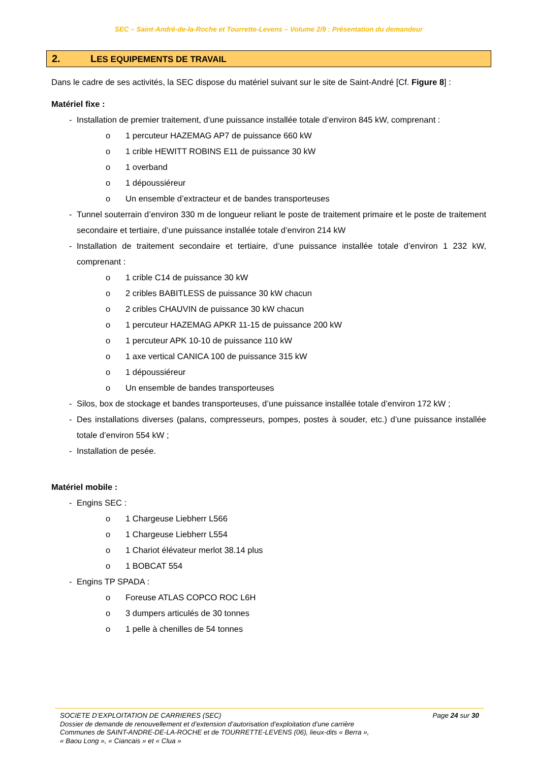SEC – Saint-André-de-la-Roche et Tourrette-Levens – Volume 2/9 : Présentation du demandeur
2. LES EQUIPEMENTS DE TRAVAIL
Dans le cadre de ses activités, la SEC dispose du matériel suivant sur le site de Saint-André [Cf. Figure 8] :
Matériel fixe :
- Installation de premier traitement, d’une puissance installée totale d’environ 845 kW, comprenant :
o 1 percuteur HAZEMAG AP7 de puissance 660 kW
o 1 crible HEWITT ROBINS E11 de puissance 30 kW
o 1 overband
o 1 dépoussiéreur
o Un ensemble d’extracteur et de bandes transporteuses
- Tunnel souterrain d’environ 330 m de longueur reliant le poste de traitement primaire et le poste de traitement secondaire et tertiaire, d’une puissance installée totale d’environ 214 kW
- Installation de traitement secondaire et tertiaire, d’une puissance installée totale d’environ 1 232 kW, comprenant :
o 1 crible C14 de puissance 30 kW
o 2 cribles BABITLESS de puissance 30 kW chacun
o 2 cribles CHAUVIN de puissance 30 kW chacun
o 1 percuteur HAZEMAG APKR 11-15 de puissance 200 kW
o 1 percuteur APK 10-10 de puissance 110 kW
o 1 axe vertical CANICA 100 de puissance 315 kW
o 1 dépoussiéreur
o Un ensemble de bandes transporteuses
- Silos, box de stockage et bandes transporteuses, d’une puissance installée totale d’environ 172 kW ;
- Des installations diverses (palans, compresseurs, pompes, postes à souder, etc.) d’une puissance installée totale d’environ 554 kW ;
- Installation de pesée.
Matériel mobile :
- Engins SEC :
o 1 Chargeuse Liebherr L566
o 1 Chargeuse Liebherr L554
o 1 Chariot élévateur merlot 38.14 plus
o 1 BOBCAT 554
- Engins TP SPADA :
o Foreuse ATLAS COPCO ROC L6H
o 3 dumpers articulés de 30 tonnes
o 1 pelle à chenilles de 54 tonnes
Page 24 sur 30 SOCIETE D’EXPLOITATION DE CARRIERES (SEC)
Dossier de demande de renouvellement et d’extension d’autorisation d’exploitation d’une carrière
Communes de SAINT-ANDRE-DE-LA-ROCHE et de TOURRETTE-LEVENS (06), lieux-dits « Berra »,
« Baou Long », « Ciancais » et « Clua »